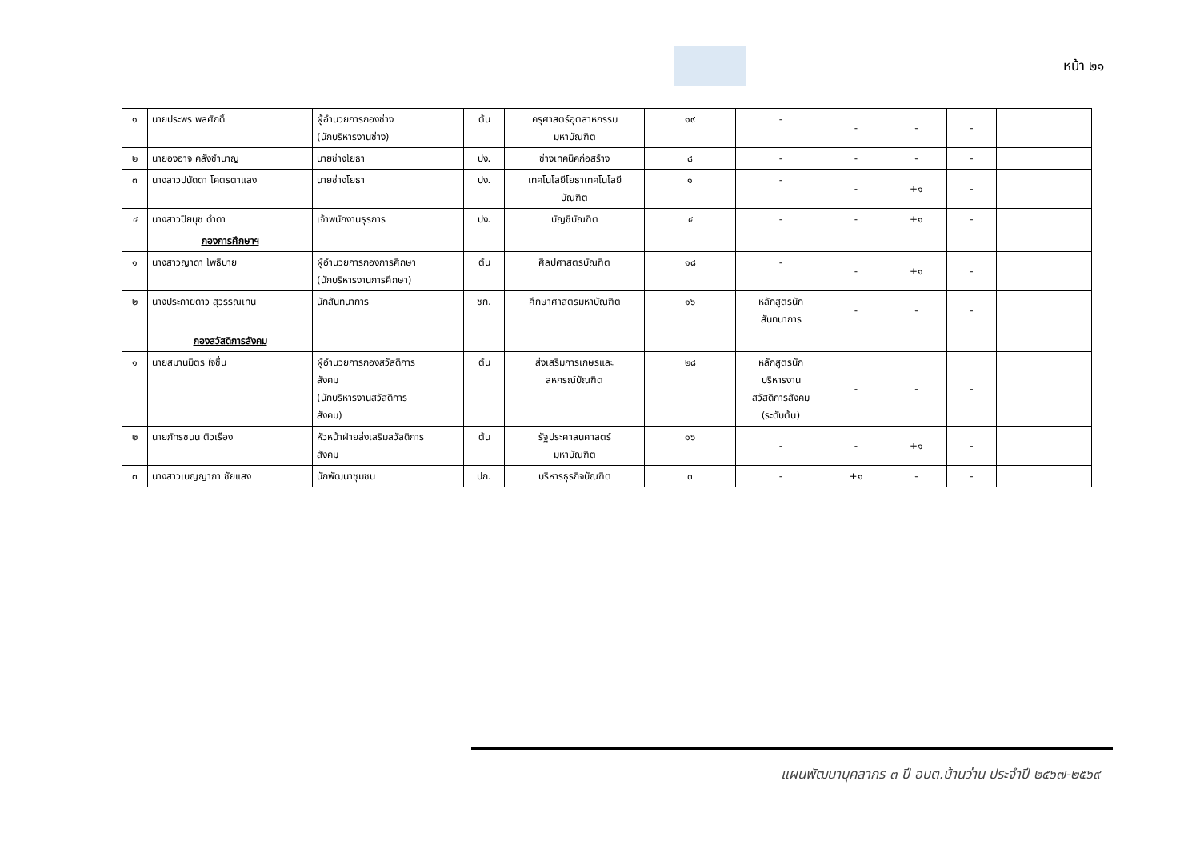หน้า ๒๑
| ๑ | นายประพร พลศักดิ์ | ผู้อำนวยการกองช่าง (นักบริหารงานช่าง) | ต้น | ครุศาสตร์อุตสาหกรรม มหาบัณฑิต | ๑๙ | - | - | - | - | |
| ๒ | นายองอาจ คลังชำนาญ | นายช่างโยธา | ปง. | ช่างเทคนิคก่อสร้าง | ๘ | - | - | - | - | |
| ๓ | นางสาวปนัดดา โคตรตาแสง | นายช่างโยธา | ปง. | เทคโนโลยีโยธาเทคโนโลยี บัณฑิต | ๑ | - | - | +๑ | - | |
| ๔ | นางสาวปิยนุช ดำดา | เจ้าพนักงานธุรการ | ปง. | บัญชีบัณฑิต | ๔ | - | - | +๑ | - | |
| | กองการศึกษาฯ | | | | | | | | | |
| ๑ | นางสาวญาดา โพธิบาย | ผู้อำนวยการกองการศึกษา (นักบริหารงานการศึกษา) | ต้น | ศิลปศาสตรบัณฑิต | ๑๘ | - | - | +๑ | - | |
| ๒ | นางประกายดาว สุวรรณเทน | นักสันทนาการ | ชก. | ศึกษาศาสตรมหาบัณฑิต | ๑๖ | หลักสูตรนัก สันทนาการ | - | - | - | |
| | กองสวัสดิการสังคม | | | | | | | | | |
| ๑ | นายสมานมิตร ใจชื่น | ผู้อำนวยการกองสวัสดิการ สังคม (นักบริหารงานสวัสดิการ สังคม) | ต้น | ส่งเสริมการเกษรและ สหกรณ์บัณฑิต | ๒๘ | หลักสูตรนัก บริหารงาน สวัสดิการสังคม (ระดับต้น) | - | - | - | |
| ๒ | นายภัทรชนน ติวเรือง | หัวหน้าฝ่ายส่งเสริมสวัสดิการ สังคม | ต้น | รัฐประศาสนศาสตร์ มหาบัณฑิต | ๑๖ | - | - | +๑ | - | |
| ๓ | นางสาวเบญญาภา ชัยแสง | นักพัฒนาชุมชน | ปก. | บริหารธุรกิจบัณฑิต | ๓ | - | +๑ | - | - | |
แผนพัฒนาบุคลากร ๓ ปี อบต.บ้านว่าน ประจำปี ๒๕๖๗-๒๕๖๙